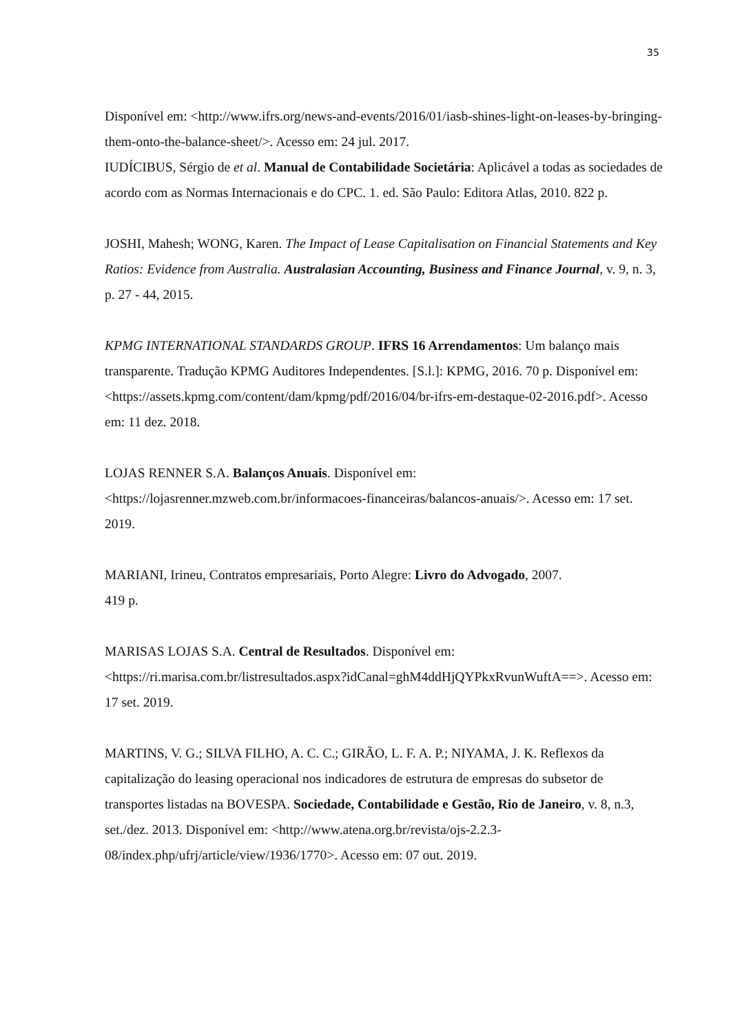35
Disponível em: <http://www.ifrs.org/news-and-events/2016/01/iasb-shines-light-on-leases-by-bringing-them-onto-the-balance-sheet/>. Acesso em: 24 jul. 2017.
IUDÍCIBUS, Sérgio de et al. Manual de Contabilidade Societária: Aplicável a todas as sociedades de acordo com as Normas Internacionais e do CPC. 1. ed. São Paulo: Editora Atlas, 2010. 822 p.
JOSHI, Mahesh; WONG, Karen. The Impact of Lease Capitalisation on Financial Statements and Key Ratios: Evidence from Australia. Australasian Accounting, Business and Finance Journal, v. 9, n. 3, p. 27 - 44, 2015.
KPMG INTERNATIONAL STANDARDS GROUP. IFRS 16 Arrendamentos: Um balanço mais transparente. Tradução KPMG Auditores Independentes. [S.l.]: KPMG, 2016. 70 p. Disponível em: <https://assets.kpmg.com/content/dam/kpmg/pdf/2016/04/br-ifrs-em-destaque-02-2016.pdf>. Acesso em: 11 dez. 2018.
LOJAS RENNER S.A. Balanços Anuais. Disponível em: <https://lojasrenner.mzweb.com.br/informacoes-financeiras/balancos-anuais/>. Acesso em: 17 set. 2019.
MARIANI, Irineu, Contratos empresariais, Porto Alegre: Livro do Advogado, 2007.
419 p.
MARISAS LOJAS S.A. Central de Resultados. Disponível em:
<https://ri.marisa.com.br/listresultados.aspx?idCanal=ghM4ddHjQYPkxRvunWuftA==>. Acesso em: 17 set. 2019.
MARTINS, V. G.; SILVA FILHO, A. C. C.; GIRÃO, L. F. A. P.; NIYAMA, J. K. Reflexos da capitalização do leasing operacional nos indicadores de estrutura de empresas do subsetor de transportes listadas na BOVESPA. Sociedade, Contabilidade e Gestão, Rio de Janeiro, v. 8, n.3, set./dez. 2013. Disponível em: <http://www.atena.org.br/revista/ojs-2.2.3-08/index.php/ufrj/article/view/1936/1770>. Acesso em: 07 out. 2019.